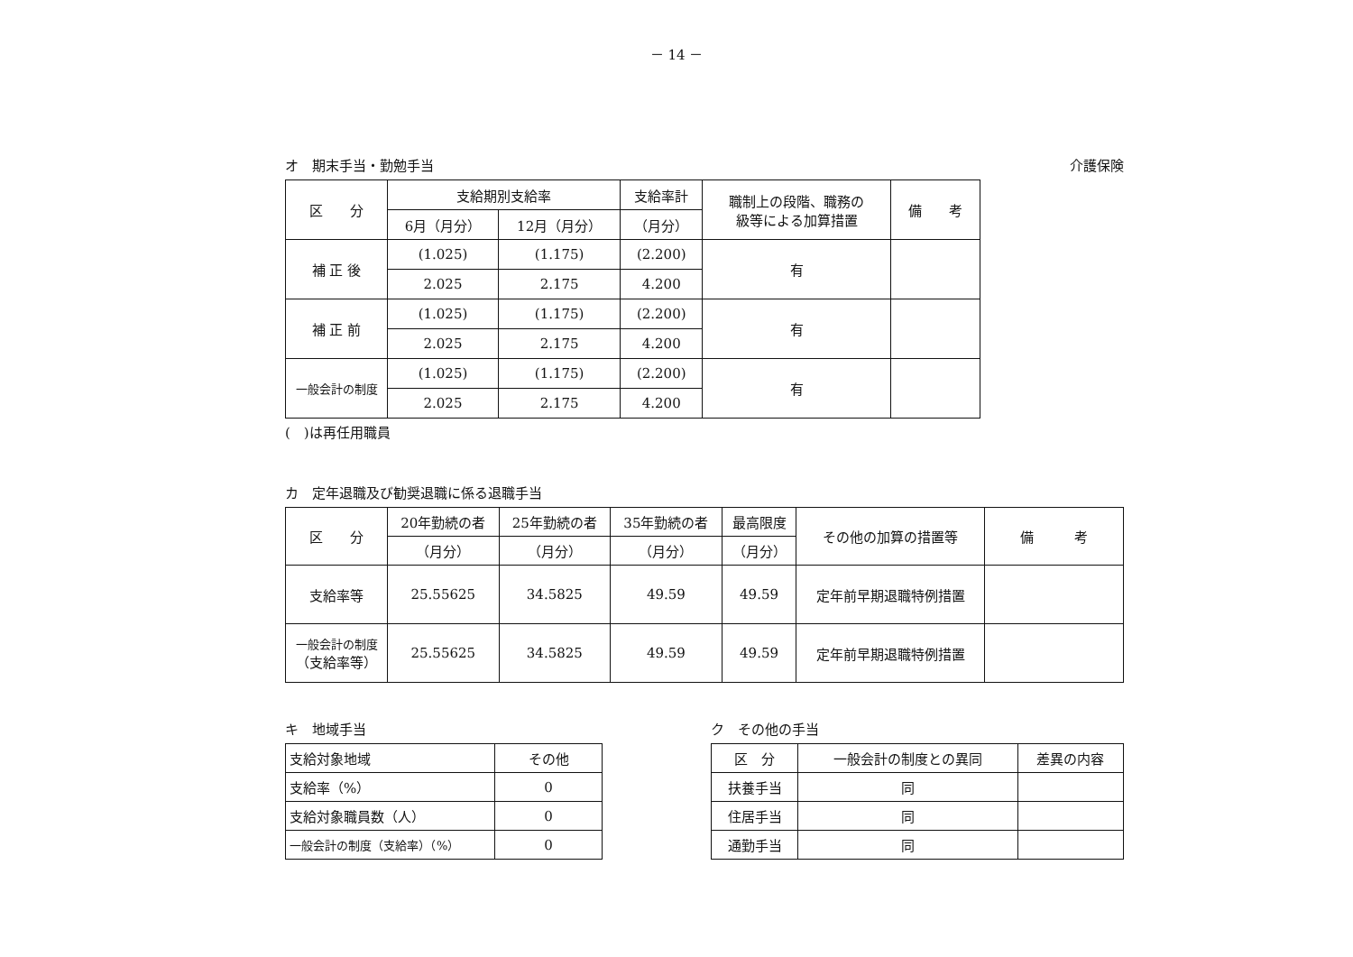－ 14 －
オ　期末手当・勤勉手当 介護保険
| 区 分 | 支給期別支給率 | | 支給率計 | 職制上の段階、職務の 級等による加算措置 | 備 考 |
| --- | --- | --- | --- | --- | --- |
| | 6月（月分） | 12月（月分） | （月分） | | |
| 補 正 後 | (1.025) | (1.175) | (2.200) | 有 | |
| | 2.025 | 2.175 | 4.200 | | |
| 補 正 前 | (1.025) | (1.175) | (2.200) | 有 | |
| | 2.025 | 2.175 | 4.200 | | |
| 一般会計の制度 | (1.025) | (1.175) | (2.200) | 有 | |
| | 2.025 | 2.175 | 4.200 | | |
(　)は再任用職員
カ　定年退職及び勧奨退職に係る退職手当
| 区 分 | 20年勤続の者 | 25年勤続の者 | 35年勤続の者 | 最高限度 | その他の加算の措置等 | 備 考 |
| --- | --- | --- | --- | --- | --- | --- |
| | （月分） | （月分） | （月分） | （月分） | | |
| 支給率等 | 25.55625 | 34.5825 | 49.59 | 49.59 | 定年前早期退職特例措置 | |
| 一般会計の制度 （支給率等） | 25.55625 | 34.5825 | 49.59 | 49.59 | 定年前早期退職特例措置 | |
キ　地域手当
| 支給対象地域 | その他 |
| 支給率（%） | 0 |
| 支給対象職員数（人） | 0 |
| 一般会計の制度（支給率）（%） | 0 |
ク　その他の手当
| 区 分 | 一般会計の制度との異同 | 差異の内容 |
| --- | --- | --- |
| 扶養手当 | 同 | |
| 住居手当 | 同 | |
| 通勤手当 | 同 | |